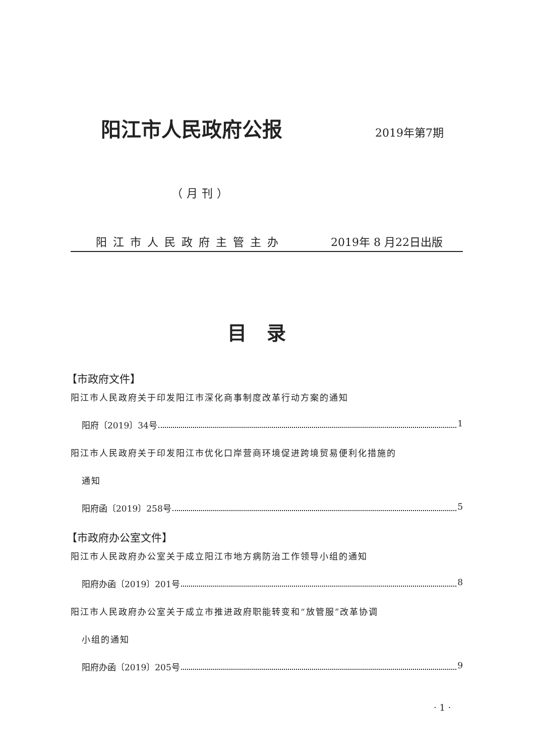阳江市人民政府公报 2019年第7期
（月刊）
阳江市人民政府主管主办 2019年 8 月22日出版
目录
【市政府文件】
阳江市人民政府关于印发阳江市深化商事制度改革行动方案的通知
阳府〔2019〕34号 1
阳江市人民政府关于印发阳江市优化口岸营商环境促进跨境贸易便利化措施的
通知
阳府函〔2019〕258号 5
【市政府办公室文件】
阳江市人民政府办公室关于成立阳江市地方病防治工作领导小组的通知
阳府办函〔2019〕201号 8
阳江市人民政府办公室关于成立市推进政府职能转变和“放管服”改革协调
小组的通知
阳府办函〔2019〕205号 9
· 1 ·